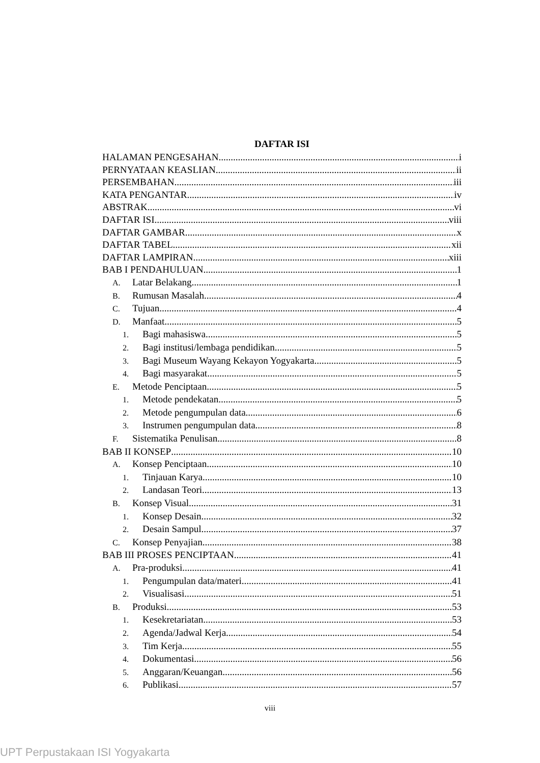DAFTAR ISI
HALAMAN PENGESAHAN i
PERNYATAAN KEASLIAN ii
PERSEMBAHAN iii
KATA PENGANTAR iv
ABSTRAK vi
DAFTAR ISI viii
DAFTAR GAMBAR x
DAFTAR TABEL xii
DAFTAR LAMPIRAN xiii
BAB I PENDAHULUAN 1
A. Latar Belakang 1
B. Rumusan Masalah 4
C. Tujuan 4
D. Manfaat 5
1. Bagi mahasiswa 5
2. Bagi institusi/lembaga pendidikan 5
3. Bagi Museum Wayang Kekayon Yogyakarta 5
4. Bagi masyarakat 5
E. Metode Penciptaan 5
1. Metode pendekatan 5
2. Metode pengumpulan data 6
3. Instrumen pengumpulan data 8
F. Sistematika Penulisan 8
BAB II KONSEP 10
A. Konsep Penciptaan 10
1. Tinjauan Karya 10
2. Landasan Teori 13
B. Konsep Visual 31
1. Konsep Desain 32
2. Desain Sampul 37
C. Konsep Penyajian 38
BAB III PROSES PENCIPTAAN 41
A. Pra-produksi 41
1. Pengumpulan data/materi 41
2. Visualisasi 51
B. Produksi 53
1. Kesekretariatan 53
2. Agenda/Jadwal Kerja 54
3. Tim Kerja 55
4. Dokumentasi 56
5. Anggaran/Keuangan 56
6. Publikasi 57
viii
UPT Perpustakaan ISI Yogyakarta